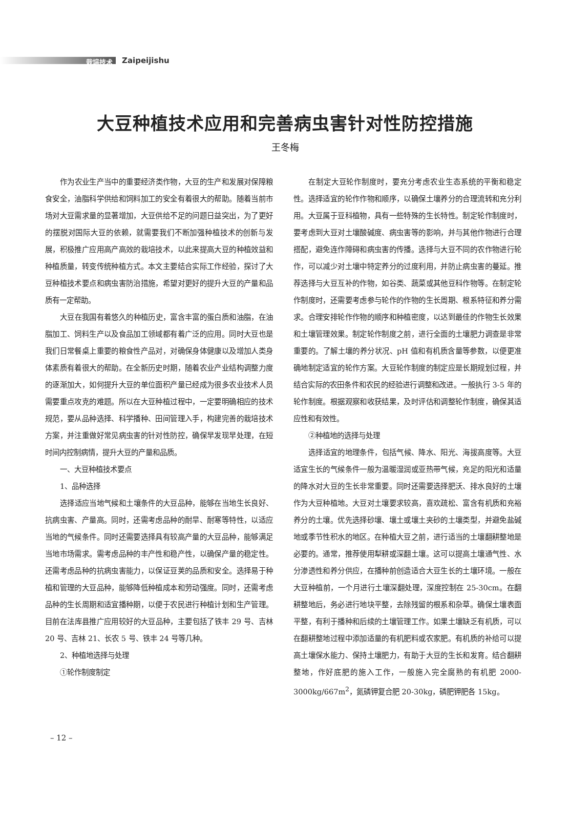栽培技术
Zaipeijishu
大豆种植技术应用和完善病虫害针对性防控措施
王冬梅
作为农业生产当中的重要经济类作物，大豆的生产和发展对保障粮食安全，油脂科学供给和饲料加工的安全有着很大的帮助。随着当前市场对大豆需求量的显著增加，大豆供给不足的问题日益突出，为了更好的摆脱对国际大豆的依赖，就需要我们不断加强种植技术的创新与发展，积极推广应用高产高效的栽培技术，以此来提高大豆的种植效益和种植质量，转变传统种植方式。本文主要结合实际工作经验，探讨了大豆种植技术要点和病虫害防治措施，希望对更好的提升大豆的产量和品质有一定帮助。
大豆在我国有着悠久的种植历史，富含丰富的蛋白质和油脂，在油脂加工、饲料生产以及食品加工领域都有着广泛的应用。同时大豆也是我们日常餐桌上重要的粮食性产品对，对确保身体健康以及增加人类身体素质有着很大的帮助。在全新历史时期，随着农业产业结构调整力度的逐渐加大，如何提升大豆的单位面积产量已经成为很多农业技术人员需要重点攻克的难题。所以在大豆种植过程中，一定要明确相应的技术规范，要从品种选择、科学播种、田间管理入手，构建完善的栽培技术方案，并注重做好常见病虫害的针对性防控，确保早发现早处理，在短时间内控制病情，提升大豆的产量和品质。
一、大豆种植技术要点
1、品种选择
选择适应当地气候和土壤条件的大豆品种，能够在当地生长良好、抗病虫害、产量高。同时，还需考虑品种的耐旱、耐寒等特性，以适应当地的气候条件。同时还需要选择具有较高产量的大豆品种，能够满足当地市场需求。需考虑品种的丰产性和稳产性，以确保产量的稳定性。还需考虑品种的抗病虫害能力，以保证豆荚的品质和安全。选择易于种植和管理的大豆品种，能够降低种植成本和劳动强度。同时，还需考虑品种的生长周期和适宜播种期，以便于农民进行种植计划和生产管理。目前在法库县推广应用较好的大豆品种，主要包括了铁丰 29 号、吉林 20 号、吉林 21、长农 5 号、铁丰 24 号等几种。
2、种植地选择与处理
①轮作制度制定
在制定大豆轮作制度时，要充分考虑农业生态系统的平衡和稳定性。选择适宜的轮作作物和顺序，以确保土壤养分的合理流转和充分利用。大豆属于豆科植物，具有一些特殊的生长特性。制定轮作制度时，要考虑到大豆对土壤酸碱度、病虫害等的影响，并与其他作物进行合理搭配，避免连作障碍和病虫害的传播。选择与大豆不同的农作物进行轮作，可以减少对土壤中特定养分的过度利用，并防止病虫害的蔓延。推荐选择与大豆互补的作物，如谷类、蔬菜或其他豆科作物等。在制定轮作制度时，还需要考虑参与轮作的作物的生长周期、根系特征和养分需求。合理安排轮作作物的顺序和种植密度，以达到最佳的作物生长效果和土壤管理效果。制定轮作制度之前，进行全面的土壤肥力调查是非常重要的。了解土壤的养分状况、pH 值和有机质含量等参数，以便更准确地制定适宜的轮作方案。大豆轮作制度的制定应是长期规划过程，并结合实际的农田条件和农民的经验进行调整和改进。一般执行 3-5 年的轮作制度。根据观察和收获结果，及时评估和调整轮作制度，确保其适应性和有效性。
②种植地的选择与处理
选择适宜的地理条件，包括气候、降水、阳光、海拔高度等。大豆适宜生长的气候条件一般为温暖湿润或亚热带气候，充足的阳光和适量的降水对大豆的生长非常重要。同时还需要选择肥沃、排水良好的土壤作为大豆种植地。大豆对土壤要求较高，喜欢疏松、富含有机质和充裕养分的土壤。优先选择砂壤、壤土或壤土夹砂的土壤类型，并避免盐碱地或季节性积水的地区。在种植大豆之前，进行适当的土壤翻耕整地是必要的。通常，推荐使用犁耕或深翻土壤。这可以提高土壤通气性、水分渗透性和养分供应，在播种前创造适合大豆生长的土壤环境。一般在大豆种植前，一个月进行土壤深翻处理，深度控制在 25-30cm。在翻耕整地后，务必进行地块平整，去除残留的根系和杂草。确保土壤表面平整，有利于播种和后续的土壤管理工作。如果土壤缺乏有机质，可以在翻耕整地过程中添加适量的有机肥料或农家肥。有机质的补给可以提高土壤保水能力、保持土壤肥力，有助于大豆的生长和发育。结合翻耕整地，作好底肥的施入工作，一般施入完全腐熟的有机肥 2000-3000kg/667m<sup>2</sup>，氮磷钾复合肥 20-30kg，磷肥钾肥各 15kg。
– 12 –